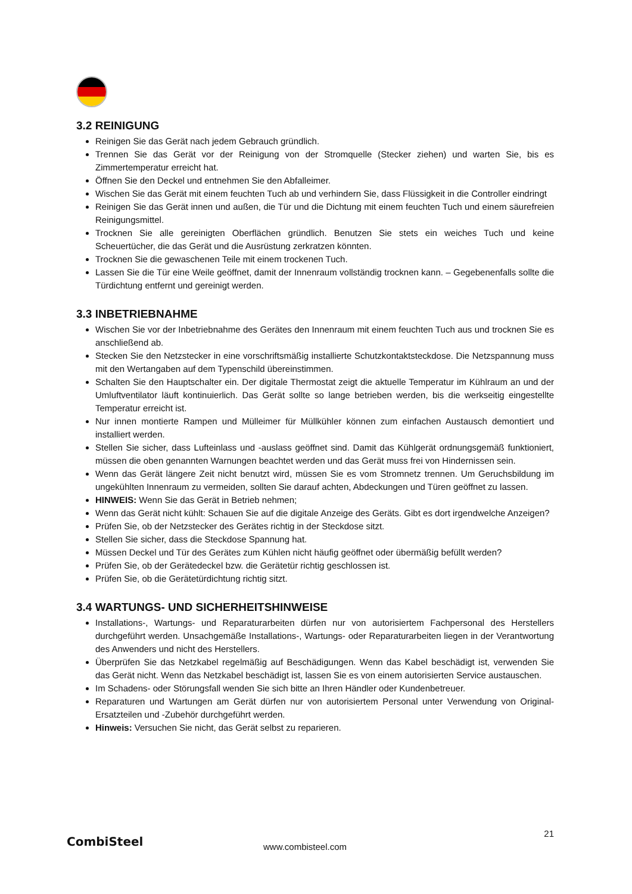3.2 REINIGUNG
Reinigen Sie das Gerät nach jedem Gebrauch gründlich.
Trennen Sie das Gerät vor der Reinigung von der Stromquelle (Stecker ziehen) und warten Sie, bis es Zimmertemperatur erreicht hat.
Öffnen Sie den Deckel und entnehmen Sie den Abfalleimer.
Wischen Sie das Gerät mit einem feuchten Tuch ab und verhindern Sie, dass Flüssigkeit in die Controller eindringt
Reinigen Sie das Gerät innen und außen, die Tür und die Dichtung mit einem feuchten Tuch und einem säurefreien Reinigungsmittel.
Trocknen Sie alle gereinigten Oberflächen gründlich. Benutzen Sie stets ein weiches Tuch und keine Scheuertücher, die das Gerät und die Ausrüstung zerkratzen könnten.
Trocknen Sie die gewaschenen Teile mit einem trockenen Tuch.
Lassen Sie die Tür eine Weile geöffnet, damit der Innenraum vollständig trocknen kann. – Gegebenenfalls sollte die Türdichtung entfernt und gereinigt werden.
3.3 INBETRIEBNAHME
Wischen Sie vor der Inbetriebnahme des Gerätes den Innenraum mit einem feuchten Tuch aus und trocknen Sie es anschließend ab.
Stecken Sie den Netzstecker in eine vorschriftsmäßig installierte Schutzkontaktsteckdose. Die Netzspannung muss mit den Wertangaben auf dem Typenschild übereinstimmen.
Schalten Sie den Hauptschalter ein. Der digitale Thermostat zeigt die aktuelle Temperatur im Kühlraum an und der Umluftventilator läuft kontinuierlich. Das Gerät sollte so lange betrieben werden, bis die werkseitig eingestellte Temperatur erreicht ist.
Nur innen montierte Rampen und Mülleimer für Müllkühler können zum einfachen Austausch demontiert und installiert werden.
Stellen Sie sicher, dass Lufteinlass und -auslass geöffnet sind. Damit das Kühlgerät ordnungsgemäß funktioniert, müssen die oben genannten Warnungen beachtet werden und das Gerät muss frei von Hindernissen sein.
Wenn das Gerät längere Zeit nicht benutzt wird, müssen Sie es vom Stromnetz trennen. Um Geruchsbildung im ungekühlten Innenraum zu vermeiden, sollten Sie darauf achten, Abdeckungen und Türen geöffnet zu lassen.
HINWEIS: Wenn Sie das Gerät in Betrieb nehmen;
Wenn das Gerät nicht kühlt: Schauen Sie auf die digitale Anzeige des Geräts. Gibt es dort irgendwelche Anzeigen?
Prüfen Sie, ob der Netzstecker des Gerätes richtig in der Steckdose sitzt.
Stellen Sie sicher, dass die Steckdose Spannung hat.
Müssen Deckel und Tür des Gerätes zum Kühlen nicht häufig geöffnet oder übermäßig befüllt werden?
Prüfen Sie, ob der Gerätedeckel bzw. die Gerätetür richtig geschlossen ist.
Prüfen Sie, ob die Gerätetürdichtung richtig sitzt.
3.4 WARTUNGS- UND SICHERHEITSHINWEISE
Installations-, Wartungs- und Reparaturarbeiten dürfen nur von autorisiertem Fachpersonal des Herstellers durchgeführt werden. Unsachgemäße Installations-, Wartungs- oder Reparaturarbeiten liegen in der Verantwortung des Anwenders und nicht des Herstellers.
Überprüfen Sie das Netzkabel regelmäßig auf Beschädigungen. Wenn das Kabel beschädigt ist, verwenden Sie das Gerät nicht. Wenn das Netzkabel beschädigt ist, lassen Sie es von einem autorisierten Service austauschen.
Im Schadens- oder Störungsfall wenden Sie sich bitte an Ihren Händler oder Kundenbetreuer.
Reparaturen und Wartungen am Gerät dürfen nur von autorisiertem Personal unter Verwendung von Original-Ersatzteilen und -Zubehör durchgeführt werden.
Hinweis: Versuchen Sie nicht, das Gerät selbst zu reparieren.
21
CombiSteel www.combisteel.com